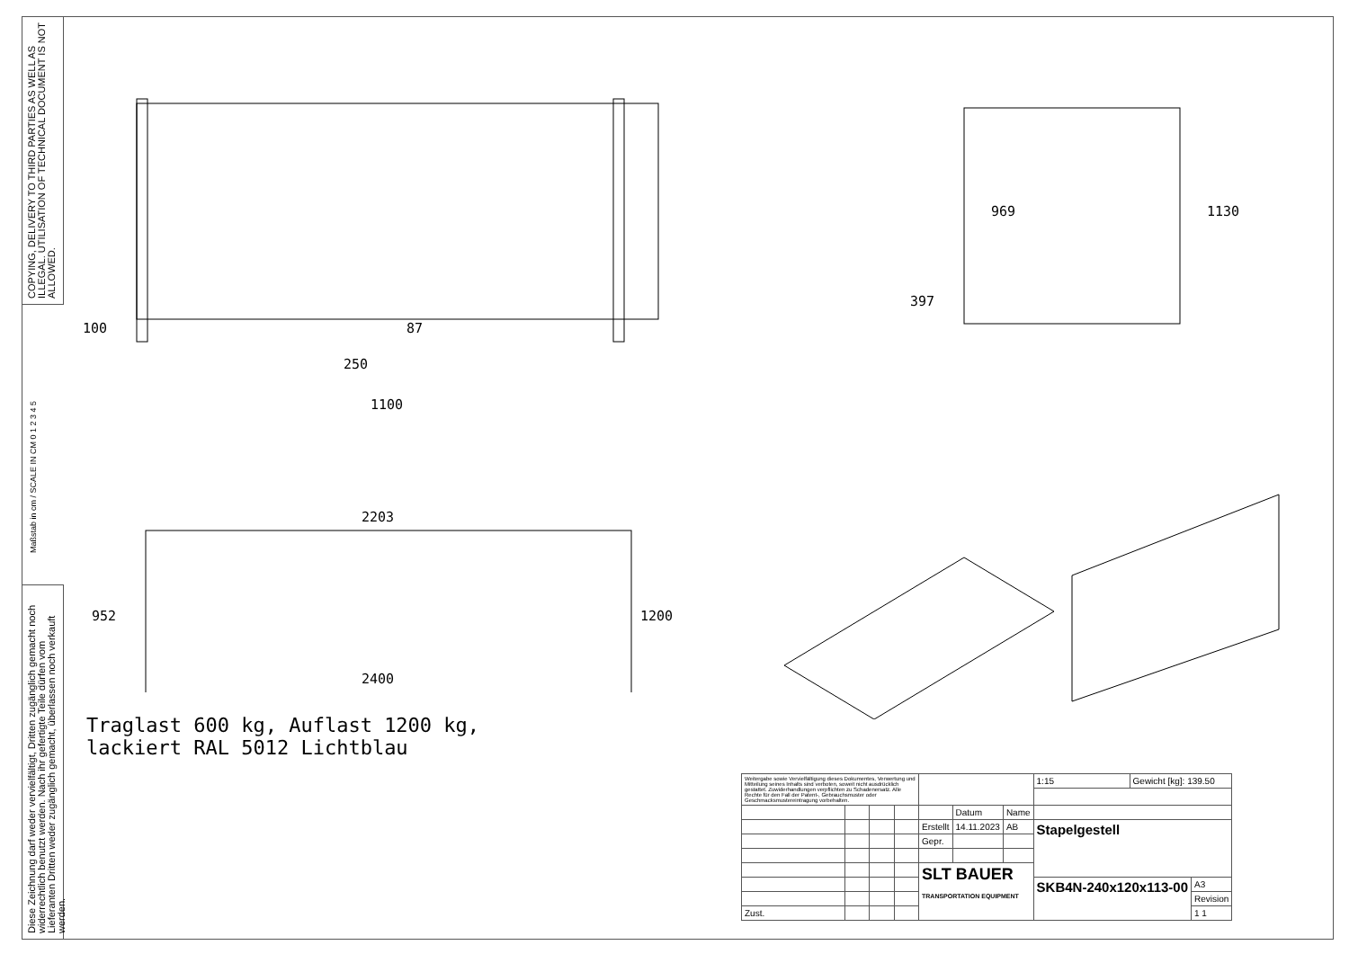COPYING, DELIVERY TO THIRD PARTIES AS WELL AS ILLEGAL. UTILISATION OF TECHNICAL DOCUMENT IS NOT ALLOWED.
Maßstab in cm / SCALE IN CM 0 1 2 3 4 5
Diese Zeichnung darf weder vervielfältigt, Dritten zugänglich gemacht noch widerrechtlich benutzt werden. Nach ihr gefertigte Teile dürfen vom Lieferanten Dritten weder zugänglich gemacht, überlassen noch verkauft werden.
100
250
87
1100
969
1130
397
2203
952
1200
2400
Traglast 600 kg, Auflast 1200 kg,
lackiert RAL 5012 Lichtblau
| Weitergabe sowie Vervielfältigung dieses Dokumentes, Verwertung und Mitteilung seines Inhalts sind verboten, soweit nicht ausdrücklich gestattet. Zuwiderhandlungen verpflichten zu Schadenersatz. Alle Rechte für den Fall der Patent-, Gebrauchsmuster oder Geschmacksmustereintragung vorbehalten. | | | | | | | 1:15 | Gewicht [kg]: 139.50 | |
| | | | | | Datum | Name | | | |
| | | | | Erstellt | 14.11.2023 | AB | Stapelgestell | | |
| | | | | Gepr. | | | | | |
| | | | | SLT BAUER TRANSPORTATION EQUIPMENT | | | | | |
| | | | | | | | SKB4N-240x120x113-00 | | A3 |
| | | | | | | | | | Revision |
| Zust. | | | | | | | | | 1 1 |